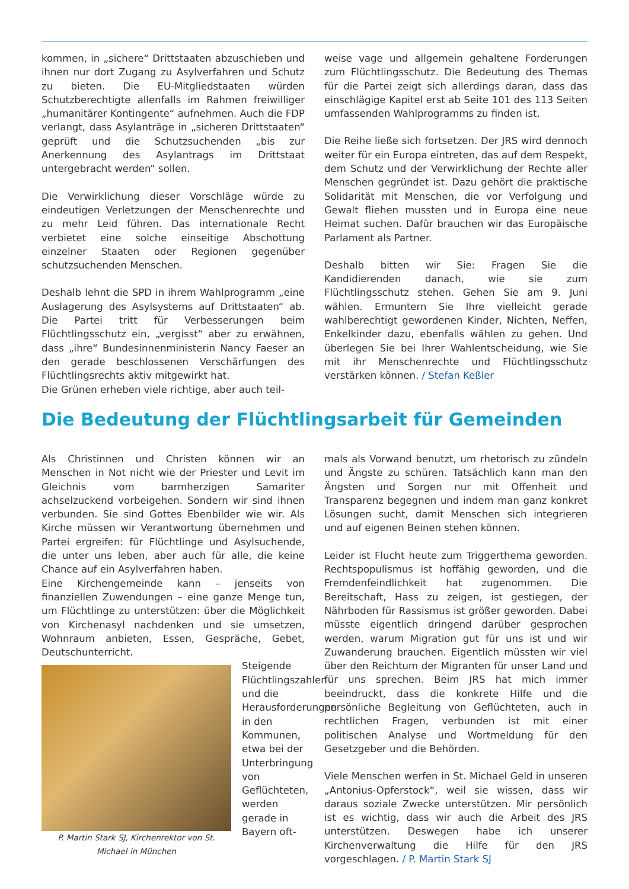kommen, in „sichere“ Drittstaaten abzuschieben und ihnen nur dort Zugang zu Asylverfahren und Schutz zu bieten. Die EU-Mitgliedstaaten würden Schutzberechtigte allenfalls im Rahmen freiwilliger „humanitärer Kontingente“ aufnehmen. Auch die FDP verlangt, dass Asylanträge in „sicheren Drittstaaten“ geprüft und die Schutzsuchenden „bis zur Anerkennung des Asylantrags im Drittstaat untergebracht werden“ sollen.
Die Verwirklichung dieser Vorschläge würde zu eindeutigen Verletzungen der Menschenrechte und zu mehr Leid führen. Das internationale Recht verbietet eine solche einseitige Abschottung einzelner Staaten oder Regionen gegenüber schutzsuchenden Menschen.
Deshalb lehnt die SPD in ihrem Wahlprogramm „eine Auslagerung des Asylsystems auf Drittstaaten“ ab. Die Partei tritt für Verbesserungen beim Flüchtlingsschutz ein, „vergisst“ aber zu erwähnen, dass „ihre“ Bundesinnenministerin Nancy Faeser an den gerade beschlossenen Verschärfungen des Flüchtlingsrechts aktiv mitgewirkt hat.
Die Grünen erheben viele richtige, aber auch teil-
weise vage und allgemein gehaltene Forderungen zum Flüchtlingsschutz. Die Bedeutung des Themas für die Partei zeigt sich allerdings daran, dass das einschlägige Kapitel erst ab Seite 101 des 113 Seiten umfassenden Wahlprogramms zu finden ist.
Die Reihe ließe sich fortsetzen. Der JRS wird dennoch weiter für ein Europa eintreten, das auf dem Respekt, dem Schutz und der Verwirklichung der Rechte aller Menschen gegründet ist. Dazu gehört die praktische Solidarität mit Menschen, die vor Verfolgung und Gewalt fliehen mussten und in Europa eine neue Heimat suchen. Dafür brauchen wir das Europäische Parlament als Partner.
Deshalb bitten wir Sie: Fragen Sie die Kandidierenden danach, wie sie zum Flüchtlingsschutz stehen. Gehen Sie am 9. Juni wählen. Ermuntern Sie Ihre vielleicht gerade wahlberechtigt gewordenen Kinder, Nichten, Neffen, Enkelkinder dazu, ebenfalls wählen zu gehen. Und überlegen Sie bei Ihrer Wahlentscheidung, wie Sie mit ihr Menschenrechte und Flüchtlingsschutz verstärken können. / Stefan Keßler
Die Bedeutung der Flüchtlingsarbeit für Gemeinden
Als Christinnen und Christen können wir an Menschen in Not nicht wie der Priester und Levit im Gleichnis vom barmherzigen Samariter achselzuckend vorbeigehen. Sondern wir sind ihnen verbunden. Sie sind Gottes Ebenbilder wie wir. Als Kirche müssen wir Verantwortung übernehmen und Partei ergreifen: für Flüchtlinge und Asylsuchende, die unter uns leben, aber auch für alle, die keine Chance auf ein Asylverfahren haben.
Eine Kirchengemeinde kann – jenseits von finanziellen Zuwendungen – eine ganze Menge tun, um Flüchtlinge zu unterstützen: über die Möglichkeit von Kirchenasyl nachdenken und sie umsetzen, Wohnraum anbieten, Essen, Gespräche, Gebet, Deutschunterricht.
P. Martin Stark SJ, Kirchenrektor von St. Michael in München
Steigende Flüchtlingszahlen und die Herausforderungen in den Kommunen, etwa bei der Unterbringung von Geflüchteten, werden gerade in Bayern oft-
mals als Vorwand benutzt, um rhetorisch zu zündeln und Ängste zu schüren. Tatsächlich kann man den Ängsten und Sorgen nur mit Offenheit und Transparenz begegnen und indem man ganz konkret Lösungen sucht, damit Menschen sich integrieren und auf eigenen Beinen stehen können.
Leider ist Flucht heute zum Triggerthema geworden. Rechtspopulismus ist hoffähig geworden, und die Fremdenfeindlichkeit hat zugenommen. Die Bereitschaft, Hass zu zeigen, ist gestiegen, der Nährboden für Rassismus ist größer geworden. Dabei müsste eigentlich dringend darüber gesprochen werden, warum Migration gut für uns ist und wir Zuwanderung brauchen. Eigentlich müssten wir viel über den Reichtum der Migranten für unser Land und für uns sprechen. Beim JRS hat mich immer beeindruckt, dass die konkrete Hilfe und die persönliche Begleitung von Geflüchteten, auch in rechtlichen Fragen, verbunden ist mit einer politischen Analyse und Wortmeldung für den Gesetzgeber und die Behörden.
Viele Menschen werfen in St. Michael Geld in unseren „Antonius-Opferstock“, weil sie wissen, dass wir daraus soziale Zwecke unterstützen. Mir persönlich ist es wichtig, dass wir auch die Arbeit des JRS unterstützen. Deswegen habe ich unserer Kirchenverwaltung die Hilfe für den JRS vorgeschlagen. / P. Martin Stark SJ